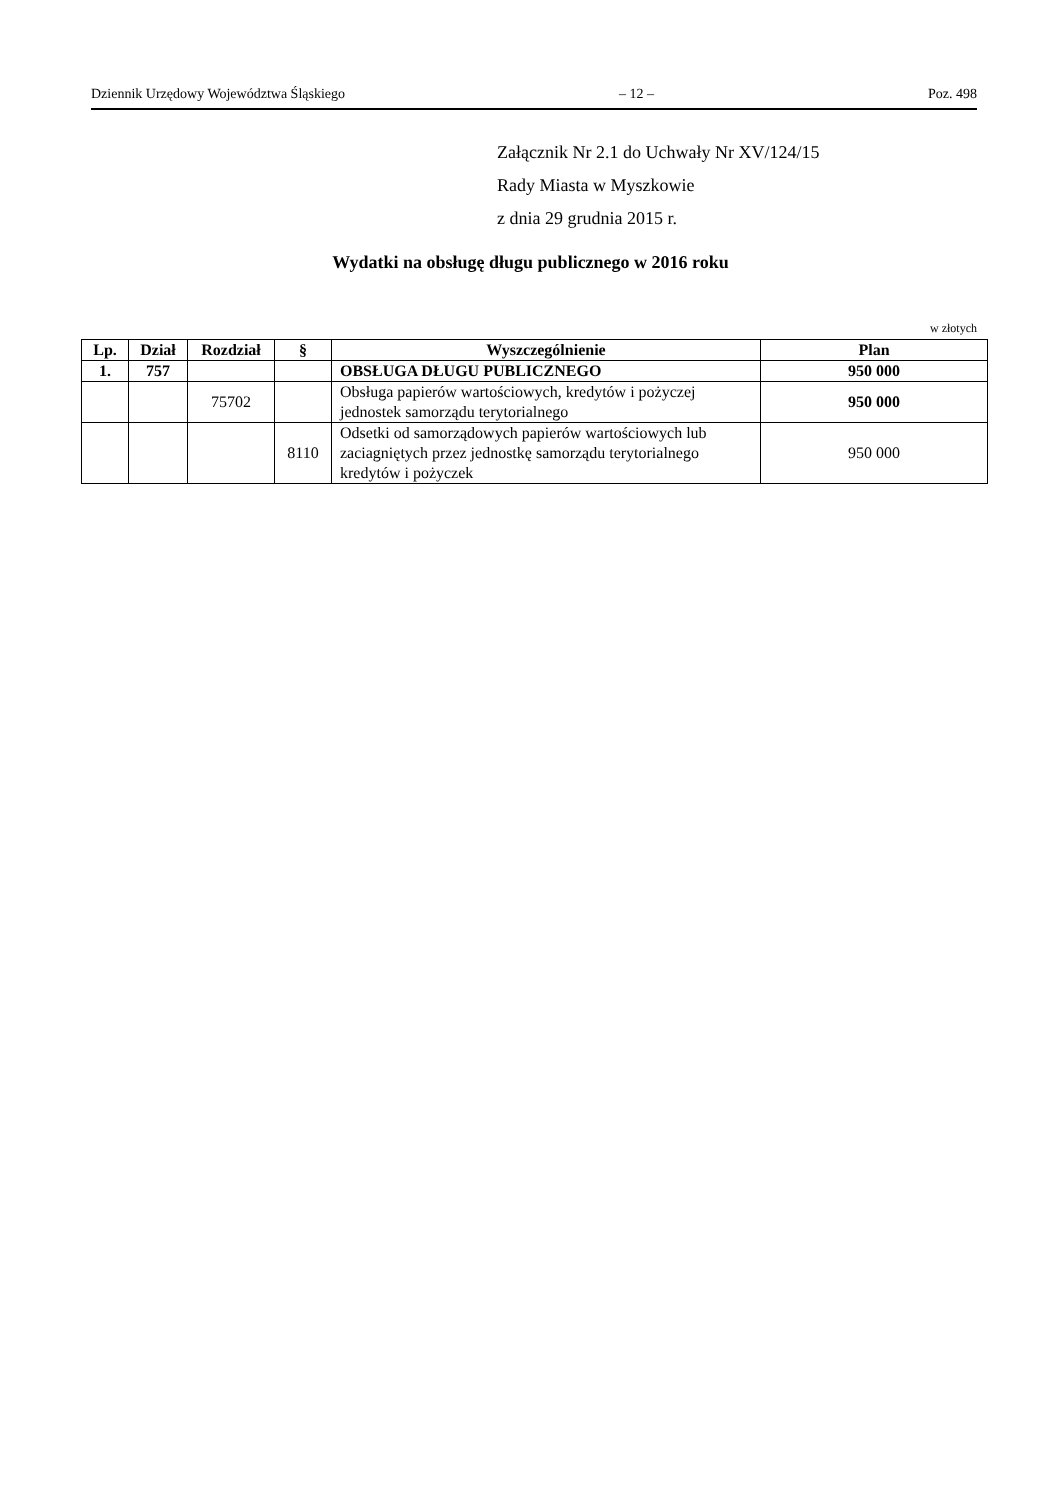Dziennik Urzędowy Województwa Śląskiego – 12 – Poz. 498
Załącznik Nr 2.1 do Uchwały Nr XV/124/15
Rady Miasta w Myszkowie
z dnia 29 grudnia 2015 r.
Wydatki na obsługę długu publicznego w 2016 roku
w złotych
| Lp. | Dział | Rozdział | § | Wyszczególnienie | Plan |
| --- | --- | --- | --- | --- | --- |
| 1. | 757 | | | OBSŁUGA DŁUGU PUBLICZNEGO | 950 000 |
| | | 75702 | | Obsługa papierów wartościowych, kredytów i pożyczej jednostek samorządu terytorialnego | 950 000 |
| | | | 8110 | Odsetki od samorządowych papierów wartościowych lub zaciagniętych przez jednostkę samorządu terytorialnego kredytów i pożyczek | 950 000 |